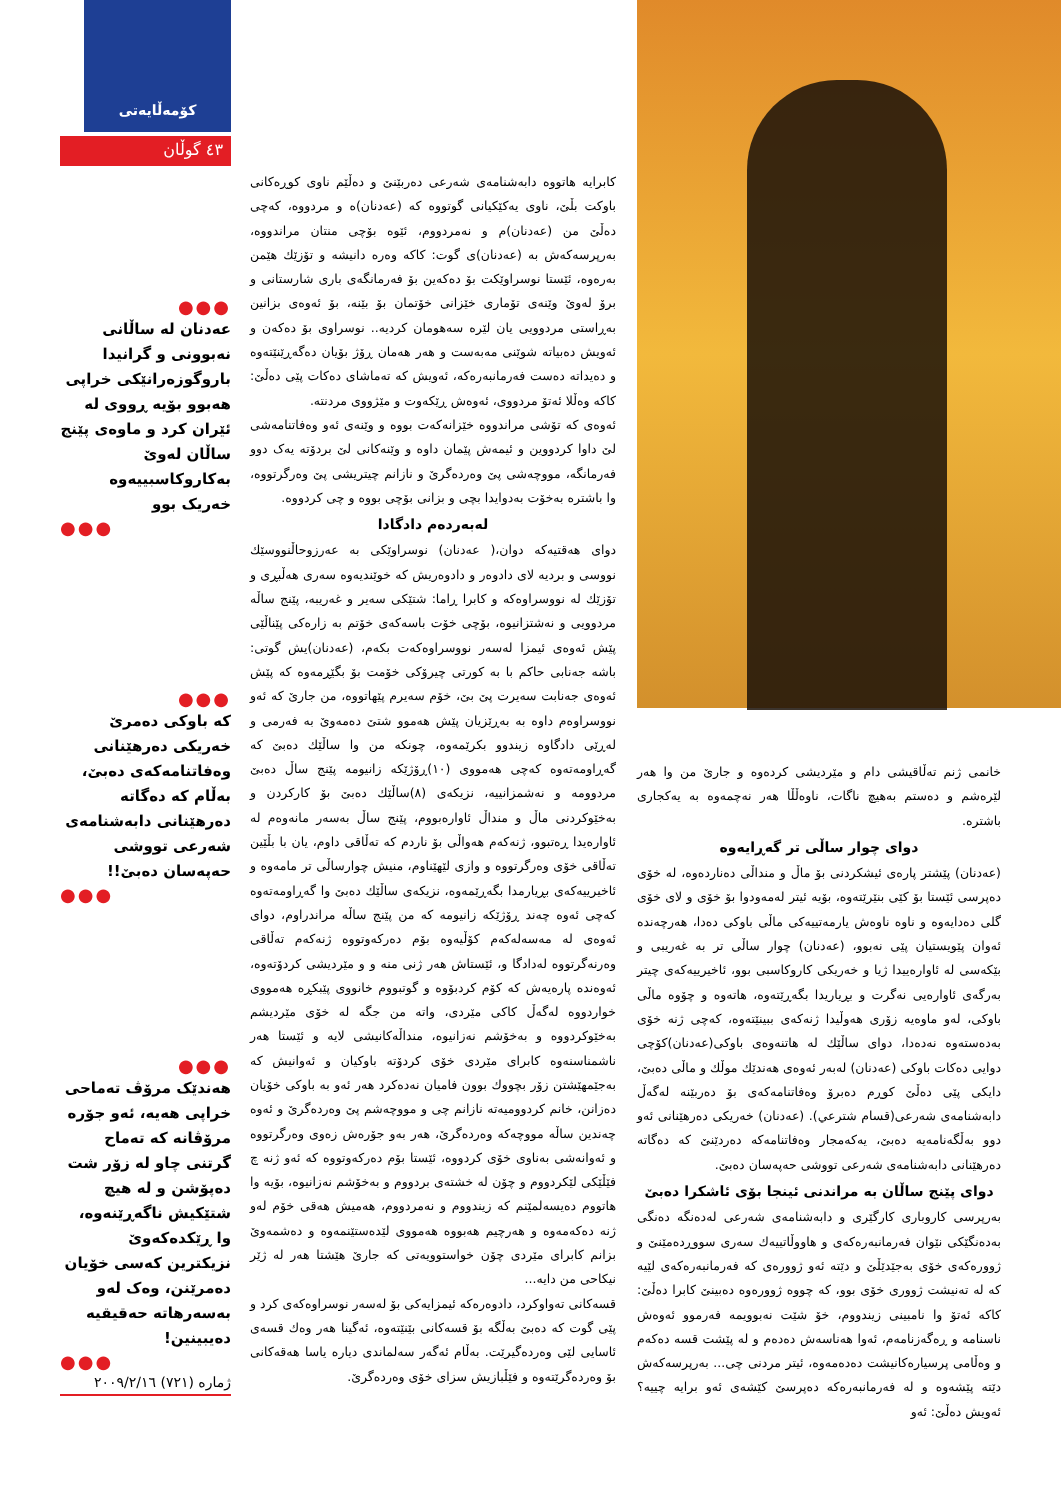کۆمەڵایەتی
٤٣ گوڵان
●●●
عەدنان لە ساڵانی نەبوونی و گرانیدا باروگوزەرانێکی خراپی هەبوو بۆیە ڕووی لە ئێران کرد و ماوەی پێنج ساڵان لەوێ بەکاروکاسبییەوە خەریک بوو
●●●
●●●
کە باوکی دەمرێ خەریکی دەرهێنانی وەفاتنامەکەی دەبێ، بەڵام کە دەگاتە دەرهێنانی دابەشنامەی شەرعی تووشی حەپەسان دەبێ!!
●●●
●●●
هەندێک مرۆڤ تەماحی خراپی هەیە، ئەو جۆرە مرۆڤانە کە تەماح گرتنی چاو لە زۆر شت دەپۆشن و لە هیچ شتێکیش ناگەڕێنەوە، وا ڕێکدەکەوێ نزیکترین کەسی خۆیان دەمرێنن، وەک لەو بەسەرهاتە حەقیقیە دەیبینین!
●●●
کابرایە هاتووە دابەشنامەی شەرعی دەربێنێ و دەڵێم ناوی کوڕەکانی باوکت بڵێ، ناوی یەکێکیانی گوتووە کە (عەدنان)ە و مردووە، کەچی دەڵێ من (عەدنان)م و نەمردووم، ئێوە بۆچی منتان مراندووە، بەرپرسەکەش بە (عەدنان)ی گوت: کاکە وەرە دانیشە و تۆزێك هێمن بەرەوە، ئێستا نوسراوێکت بۆ دەکەین بۆ فەرمانگەی باری شارستانی و برۆ لەوێ وێنەی تۆماری خێزانی خۆتمان بۆ بێنە، بۆ ئەوەی بزانین بەڕاستی مردوویی یان لێرە سەهومان کردیە.. نوسراوی بۆ دەکەن و ئەویش دەبیاتە شوێنی مەبەست و هەر هەمان ڕۆژ بۆیان دەگەڕێنێتەوە و دەیداتە دەست فەرمانبەرەکە، ئەویش کە تەماشای دەکات پێی دەڵێ: کاکە وەڵلا ئەتۆ مردووی، ئەوەش ڕێکەوت و مێژووی مردنتە.
ئەوەی کە تۆشی مراندووە خێزانەکەت بووە و وێنەی ئەو وەفاتنامەشی لێ داوا کردووین و ئیمەش پێمان داوە و وێنەکانی لێ بردۆتە یەک دوو فەرمانگە، مووچەشی پێ وەردەگرێ و نازانم چیتریشی پێ وەرگرتووە، وا باشترە بەخۆت بەدوایدا بچی و بزانی بۆچی بووە و چی کردووە.
لەبەردەم دادگادا
دوای هەقتیەکە دوان،( عەدنان) نوسراوێکی بە عەرزوحاڵنووسێك نووسی و بردیە لای دادوەر و دادوەریش کە خوێندیەوە سەری هەڵبڕی و تۆزێك لە نووسراوەکە و کابرا ڕاما: شتێکی سەیر و غەریبە، پێنج ساڵە مردوویی و نەشتزانیوە، بۆچی خۆت باسەکەی خۆتم بە زارەکی پێناڵێی پێش ئەوەی ئیمزا لەسەر نووسراوەکەت بکەم، (عەدنان)یش گوتی: باشە جەنابی حاکم با بە کورتی چیرۆکی خۆمت بۆ بگێڕمەوە کە پێش ئەوەی جەنابت سەیرت پێ بێ، خۆم سەیرم پێهاتووە، من جارێ کە ئەو نووسراوەم داوە بە بەڕێزیان پێش هەموو شتێ دەمەوێ بە فەرمی و لەڕێی دادگاوە زیندوو بکرێمەوە، چونکە من وا ساڵێك دەبێ کە گەڕاومەتەوە کەچی هەمووی (١٠)ڕۆژێکە زانیومە پێنج ساڵ دەبێ مردوومە و نەشمزانییە، نزیکەی (٨)ساڵێك دەبێ بۆ کارکردن و بەخێوکردنی ماڵ و منداڵ ئاوارەبووم، پێنج ساڵ بەسەر مانەوەم لە ئاوارەیدا ڕەتبوو، ژنەکەم هەواڵی بۆ ناردم کە تەڵاقی داوم، یان با بڵێین تەڵاقی خۆی وەرگرتووە و وازی لێهێناوم، منیش چوارساڵی تر مامەوە و ئاخیرییەکەی بڕیارمدا بگەڕێمەوە، نزیکەی ساڵێك دەبێ وا گەڕاومەتەوە کەچی ئەوە چەند ڕۆژێکە زانیومە کە من پێنج ساڵە مراندراوم، دوای ئەوەی لە مەسەلەکەم کۆڵیەوە بۆم دەرکەوتووە ژنەکەم تەڵاقی وەرنەگرتووە لەدادگا و، ئێستاش هەر ژنی منە و و مێردیشی کردۆتەوە، ئەوەندە پارەیەش کە کۆم کردبۆوە و گوتبووم خانووی پێبکڕە هەمووی خواردووە لەگەڵ کاکی مێردی، واتە من جگە لە خۆی مێردیشم بەخێوکردووە و بەخۆشم نەزانیوە، منداڵەکانیشی لایە و ئێستا هەر ناشمناسنەوە کابرای مێردی خۆی کردۆتە باوکیان و ئەوانیش کە بەجێمهێشتن زۆر بچووك بوون فامیان نەدەکرد هەر ئەو بە باوکی خۆیان دەزانن، خانم کردوومیەتە نازانم چی و مووچەشم پێ وەردەگرێ و ئەوە چەندین ساڵە مووچەکە وەردەگرێ، هەر بەو جۆرەش زەوی وەرگرتووە و ئەوانەشی بەناوی خۆی کردووە، ئێستا بۆم دەرکەوتووە کە ئەو ژنە چ فێڵێکی لێکردووم و چۆن لە خشتەی بردووم و بەخۆشم نەزانیوە، بۆیە وا هاتووم دەیسەلمێنم کە زیندووم و نەمردووم، هەمیش هەقی خۆم لەو ژنە دەکەمەوە و هەرچیم هەبووە هەمووی لێدەستێنمەوە و دەشمەوێ بزانم کابرای مێردی چۆن خواستوویەتی کە جارێ هێشتا هەر لە ژێر نیکاحی من دایە...
قسەکانی تەواوکرد، دادوەرەکە ئیمزایەکی بۆ لەسەر نوسراوەکەی کرد و پێی گوت کە دەبێ بەڵگە بۆ قسەکانی بێنێتەوە، ئەگینا هەر وەك قسەی ئاسایی لێی وەردەگیرێت. بەڵام ئەگەر سەلماندی دیارە یاسا هەقەکانی بۆ وەردەگرێتەوە و فێڵبازیش سزای خۆی وەردەگرێ.
خانمی ژنم تەڵاقیشی دام و مێردیشی کردەوە و جارێ من وا هەر لێرەشم و دەستم بەهیچ ناگات، ناوەڵڵا هەر نەچمەوە بە یەکجاری باشترە.
دوای چوار ساڵی تر گەڕایەوە
(عەدنان) پێشتر پارەی ئیشکردنی بۆ ماڵ و منداڵی دەناردەوە، لە خۆی دەپرسی ئێستا بۆ کێی بنێرێتەوە، بۆیە ئیتر لەمەودوا بۆ خۆی و لای خۆی گلی دەدایەوە و ناوە ناوەش یارمەتییەکی ماڵی باوکی دەدا، هەرچەندە ئەوان پێویستیان پێی نەبوو، (عەدنان) چوار ساڵی تر بە غەریبی و بێکەسی لە ئاوارەییدا ژیا و خەریکی کاروکاسبی بوو، ئاخیرییەکەی چیتر بەرگەی ئاوارەیی نەگرت و بڕیاریدا بگەڕێتەوە، هاتەوە و چۆوە ماڵی باوکی، لەو ماوەیە زۆری هەوڵیدا ژنەکەی ببینێتەوە، کەچی ژنە خۆی بەدەستەوە نەدەدا، دوای ساڵێك لە هاتنەوەی باوکی(عەدنان)کۆچی دوایی دەکات باوکی (عەدنان) لەبەر ئەوەی هەندێك موڵك و ماڵی دەبێ، دایکی پێی دەڵێ کوڕم دەبرۆ وەفاتنامەکەی بۆ دەربێنە لەگەڵ دابەشنامەی شەرعی(قسام شترعي). (عەدنان) خەریکی دەرهێنانی ئەو دوو بەڵگەنامەیە دەبێ، یەکەمجار وەفاتنامەکە دەردێنێ کە دەگاتە دەرهێنانی دابەشنامەی شەرعی تووشی حەپەسان دەبێ.
دوای پێنج ساڵان بە مراندنی ئینجا بۆی ئاشکرا دەبێ
بەرپرسی کاروباری کارگێری و دابەشنامەی شەرعی لەدەنگە دەنگی بەدەنگێکی نێوان فەرمانبەرەکەی و هاووڵاتییەك سەری سووڕدەمێنێ و ژوورەکەی خۆی بەجێدێڵێ و دێتە ئەو ژوورەی کە فەرمانبەرەکەی لێیە کە لە تەنیشت ژووری خۆی بوو، کە چووە ژوورەوە دەبینێ کابرا دەڵێ: کاکە ئەتۆ وا نامبینی زیندووم، خۆ شێت نەبوویمە فەرموو ئەوەش ناسنامە و ڕەگەزنامەم، ئەوا هەناسەش دەدەم و لە پێشت قسە دەکەم و وەڵامی پرسیارەکانیشت دەدەمەوە، ئیتر مردنی چی... بەرپرسەکەش دێتە پێشەوە و لە فەرمانبەرەکە دەپرسێ کێشەی ئەو برایە چییە؟ ئەویش دەڵێ: ئەو
ژمارە (٧٢١) ٢٠٠٩/٢/١٦